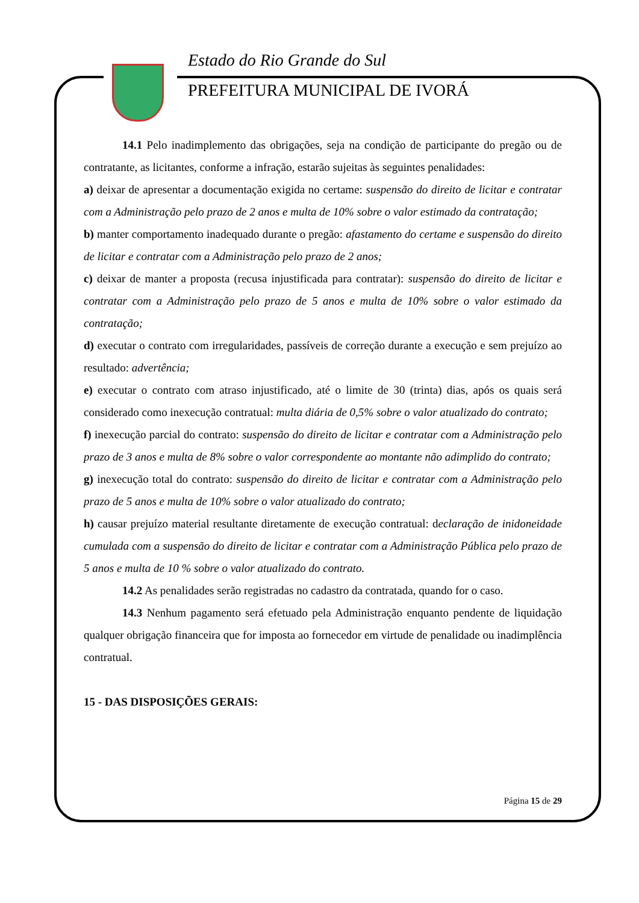Estado do Rio Grande do Sul
PREFEITURA MUNICIPAL DE IVORÁ
14.1 Pelo inadimplemento das obrigações, seja na condição de participante do pregão ou de contratante, as licitantes, conforme a infração, estarão sujeitas às seguintes penalidades:
a) deixar de apresentar a documentação exigida no certame: suspensão do direito de licitar e contratar com a Administração pelo prazo de 2 anos e multa de 10% sobre o valor estimado da contratação;
b) manter comportamento inadequado durante o pregão: afastamento do certame e suspensão do direito de licitar e contratar com a Administração pelo prazo de 2 anos;
c) deixar de manter a proposta (recusa injustificada para contratar): suspensão do direito de licitar e contratar com a Administração pelo prazo de 5 anos e multa de 10% sobre o valor estimado da contratação;
d) executar o contrato com irregularidades, passíveis de correção durante a execução e sem prejuízo ao resultado: advertência;
e) executar o contrato com atraso injustificado, até o limite de 30 (trinta) dias, após os quais será considerado como inexecução contratual: multa diária de 0,5% sobre o valor atualizado do contrato;
f) inexecução parcial do contrato: suspensão do direito de licitar e contratar com a Administração pelo prazo de 3 anos e multa de 8% sobre o valor correspondente ao montante não adimplido do contrato;
g) inexecução total do contrato: suspensão do direito de licitar e contratar com a Administração pelo prazo de 5 anos e multa de 10% sobre o valor atualizado do contrato;
h) causar prejuízo material resultante diretamente de execução contratual: declaração de inidoneidade cumulada com a suspensão do direito de licitar e contratar com a Administração Pública pelo prazo de 5 anos e multa de 10 % sobre o valor atualizado do contrato.
14.2 As penalidades serão registradas no cadastro da contratada, quando for o caso.
14.3 Nenhum pagamento será efetuado pela Administração enquanto pendente de liquidação qualquer obrigação financeira que for imposta ao fornecedor em virtude de penalidade ou inadimplência contratual.
15 - DAS DISPOSIÇÕES GERAIS:
Página 15 de 29